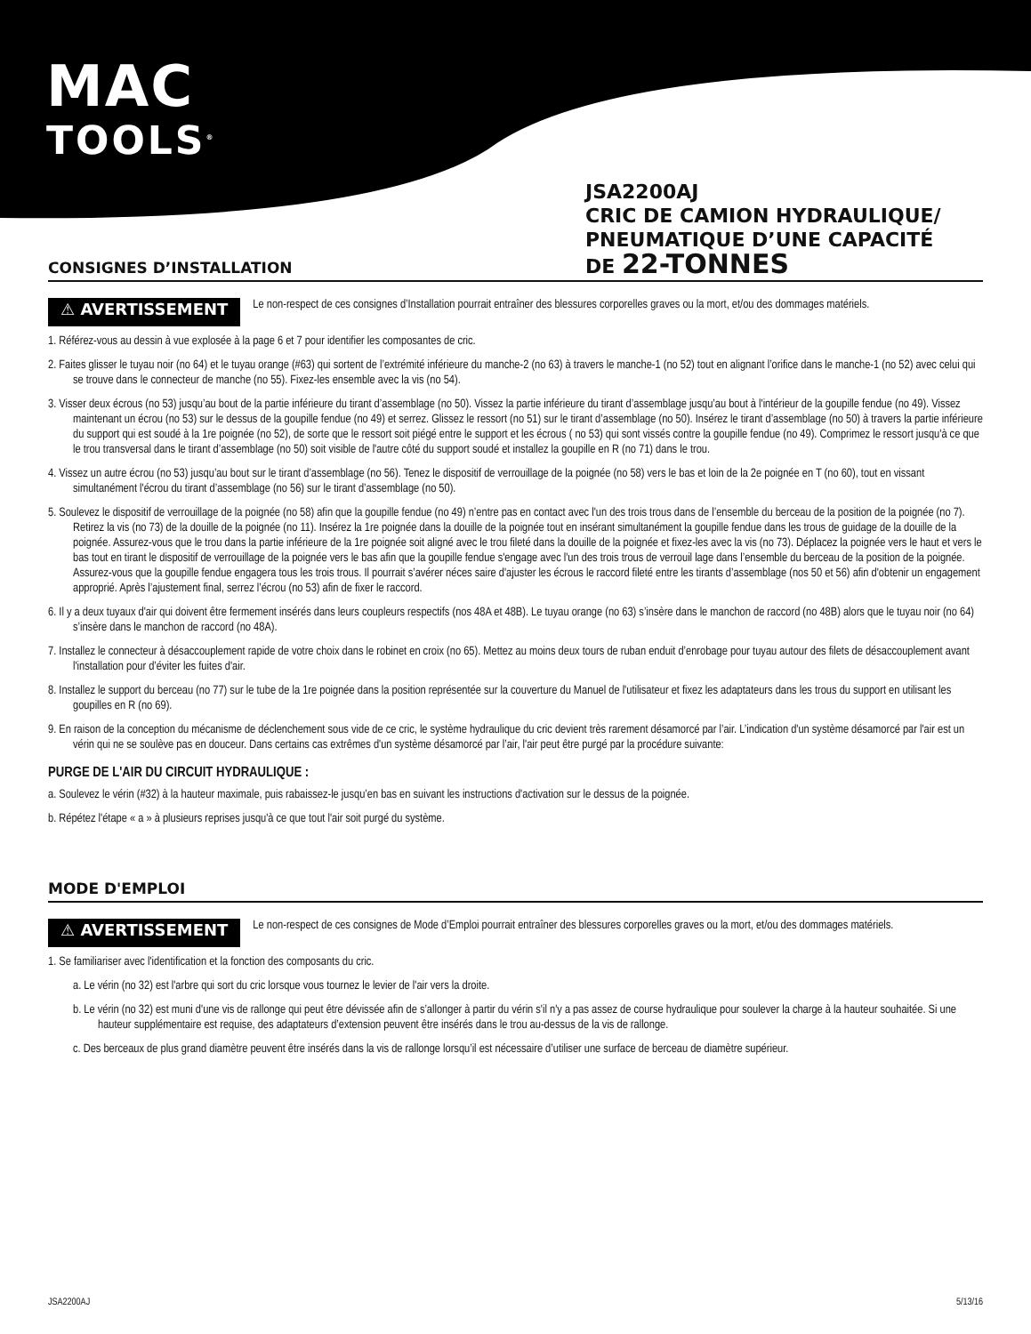MAC
TOOLS<sup>®</sup>
JSA2200AJ
CRIC DE CAMION HYDRAULIQUE/
PNEUMATIQUE D’UNE CAPACITÉ
DE 22-TONNES
CONSIGNES D’INSTALLATION
⚠ AVERTISSEMENT Le non-respect de ces consignes d’Installation pourrait entraîner des blessures corporelles graves ou la mort, et/ou des dommages matériels.
1. Référez-vous au dessin à vue explosée à la page 6 et 7 pour identifier les composantes de cric.
2. Faites glisser le tuyau noir (no 64) et le tuyau orange (#63) qui sortent de l’extrémité inférieure du manche-2 (no 63) à travers le manche-1 (no 52) tout en alignant l’orifice dans le manche-1 (no 52) avec celui qui se trouve dans le connecteur de manche (no 55). Fixez-les ensemble avec la vis (no 54).
3. Visser deux écrous (no 53) jusqu’au bout de la partie inférieure du tirant d’assemblage (no 50). Vissez la partie inférieure du tirant d’assemblage jusqu’au bout à l'intérieur de la goupille fendue (no 49). Vissez maintenant un écrou (no 53) sur le dessus de la goupille fendue (no 49) et serrez. Glissez le ressort (no 51) sur le tirant d’assemblage (no 50). Insérez le tirant d’assemblage (no 50) à travers la partie inférieure du support qui est soudé à la 1re poignée (no 52), de sorte que le ressort soit piégé entre le support et les écrous ( no 53) qui sont vissés contre la goupille fendue (no 49). Comprimez le ressort jusqu'à ce que le trou transversal dans le tirant d’assemblage (no 50) soit visible de l'autre côté du support soudé et installez la goupille en R (no 71) dans le trou.
4. Vissez un autre écrou (no 53) jusqu’au bout sur le tirant d’assemblage (no 56). Tenez le dispositif de verrouillage de la poignée (no 58) vers le bas et loin de la 2e poignée en T (no 60), tout en vissant simultanément l'écrou du tirant d’assemblage (no 56) sur le tirant d’assemblage (no 50).
5. Soulevez le dispositif de verrouillage de la poignée (no 58) afin que la goupille fendue (no 49) n’entre pas en contact avec l'un des trois trous dans de l’ensemble du berceau de la position de la poignée (no 7). Retirez la vis (no 73) de la douille de la poignée (no 11). Insérez la 1re poignée dans la douille de la poignée tout en insérant simultanément la goupille fendue dans les trous de guidage de la douille de la poignée. Assurez-vous que le trou dans la partie inférieure de la 1re poignée soit aligné avec le trou fileté dans la douille de la poignée et fixez-les avec la vis (no 73). Déplacez la poignée vers le haut et vers le bas tout en tirant le dispositif de verrouillage de la poignée vers le bas afin que la goupille fendue s'engage avec l'un des trois trous de verrouil lage dans l’ensemble du berceau de la position de la poignée. Assurez-vous que la goupille fendue engagera tous les trois trous. Il pourrait s’avérer néces saire d'ajuster les écrous le raccord fileté entre les tirants d’assemblage (nos 50 et 56) afin d'obtenir un engagement approprié. Après l’ajustement final, serrez l’écrou (no 53) afin de fixer le raccord.
6. Il y a deux tuyaux d'air qui doivent être fermement insérés dans leurs coupleurs respectifs (nos 48A et 48B). Le tuyau orange (no 63) s’insère dans le manchon de raccord (no 48B) alors que le tuyau noir (no 64) s’insère dans le manchon de raccord (no 48A).
7. Installez le connecteur à désaccouplement rapide de votre choix dans le robinet en croix (no 65). Mettez au moins deux tours de ruban enduit d’enrobage pour tuyau autour des filets de désaccouplement avant l'installation pour d’éviter les fuites d'air.
8. Installez le support du berceau (no 77) sur le tube de la 1re poignée dans la position représentée sur la couverture du Manuel de l'utilisateur et fixez les adaptateurs dans les trous du support en utilisant les goupilles en R (no 69).
9. En raison de la conception du mécanisme de déclenchement sous vide de ce cric, le système hydraulique du cric devient très rarement désamorcé par l’air. L’indication d'un système désamorcé par l'air est un vérin qui ne se soulève pas en douceur. Dans certains cas extrêmes d'un système désamorcé par l’air, l'air peut être purgé par la procédure suivante:
PURGE DE L'AIR DU CIRCUIT HYDRAULIQUE :
a. Soulevez le vérin (#32) à la hauteur maximale, puis rabaissez-le jusqu’en bas en suivant les instructions d'activation sur le dessus de la poignée.
b. Répétez l'étape « a » à plusieurs reprises jusqu'à ce que tout l'air soit purgé du système.
MODE D'EMPLOI
⚠ AVERTISSEMENT Le non-respect de ces consignes de Mode d’Emploi pourrait entraîner des blessures corporelles graves ou la mort, et/ou des dommages matériels.
1. Se familiariser avec l'identification et la fonction des composants du cric.
a. Le vérin (no 32) est l'arbre qui sort du cric lorsque vous tournez le levier de l'air vers la droite.
b. Le vérin (no 32) est muni d'une vis de rallonge qui peut être dévissée afin de s’allonger à partir du vérin s'il n'y a pas assez de course hydraulique pour soulever la charge à la hauteur souhaitée. Si une hauteur supplémentaire est requise, des adaptateurs d’extension peuvent être insérés dans le trou au-dessus de la vis de rallonge.
c. Des berceaux de plus grand diamètre peuvent être insérés dans la vis de rallonge lorsqu’il est nécessaire d’utiliser une surface de berceau de diamètre supérieur.
JSA2200AJ 5/13/16